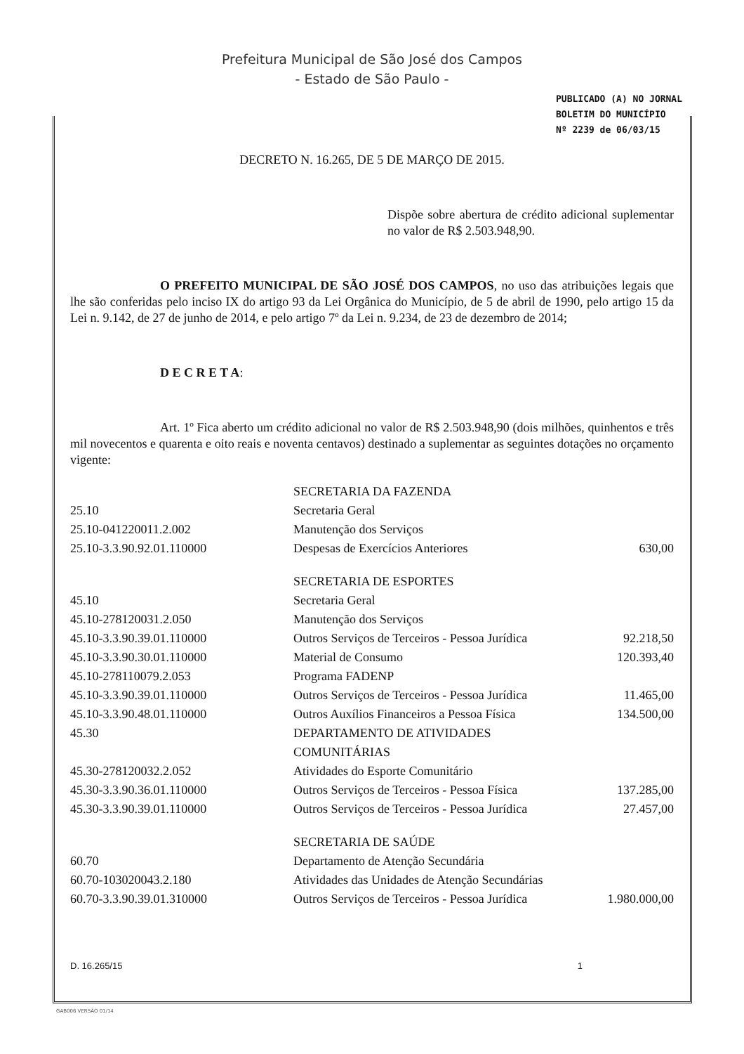Prefeitura Municipal de São José dos Campos
- Estado de São Paulo -
PUBLICADO (A) NO JORNAL
BOLETIM DO MUNICÍPIO
Nº 2239 de 06/03/15
DECRETO N. 16.265, DE 5 DE MARÇO DE 2015.
Dispõe sobre abertura de crédito adicional suplementar no valor de R$ 2.503.948,90.
O PREFEITO MUNICIPAL DE SÃO JOSÉ DOS CAMPOS, no uso das atribuições legais que lhe são conferidas pelo inciso IX do artigo 93 da Lei Orgânica do Município, de 5 de abril de 1990, pelo artigo 15 da Lei n. 9.142, de 27 de junho de 2014, e pelo artigo 7º da Lei n. 9.234, de 23 de dezembro de 2014;
D E C R E T A:
Art. 1º Fica aberto um crédito adicional no valor de R$ 2.503.948,90 (dois milhões, quinhentos e três mil novecentos e quarenta e oito reais e noventa centavos) destinado a suplementar as seguintes dotações no orçamento vigente:
| | SECRETARIA DA FAZENDA | |
| 25.10 | Secretaria Geral | |
| 25.10-041220011.2.002 | Manutenção dos Serviços | |
| 25.10-3.3.90.92.01.110000 | Despesas de Exercícios Anteriores | 630,00 |
| | SECRETARIA DE ESPORTES | |
| 45.10 | Secretaria Geral | |
| 45.10-278120031.2.050 | Manutenção dos Serviços | |
| 45.10-3.3.90.39.01.110000 | Outros Serviços de Terceiros - Pessoa Jurídica | 92.218,50 |
| 45.10-3.3.90.30.01.110000 | Material de Consumo | 120.393,40 |
| 45.10-278110079.2.053 | Programa FADENP | |
| 45.10-3.3.90.39.01.110000 | Outros Serviços de Terceiros - Pessoa Jurídica | 11.465,00 |
| 45.10-3.3.90.48.01.110000 | Outros Auxílios Financeiros a Pessoa Física | 134.500,00 |
| 45.30 | DEPARTAMENTO DE ATIVIDADES COMUNITÁRIAS | |
| 45.30-278120032.2.052 | Atividades do Esporte Comunitário | |
| 45.30-3.3.90.36.01.110000 | Outros Serviços de Terceiros - Pessoa Física | 137.285,00 |
| 45.30-3.3.90.39.01.110000 | Outros Serviços de Terceiros - Pessoa Jurídica | 27.457,00 |
| | SECRETARIA DE SAÚDE | |
| 60.70 | Departamento de Atenção Secundária | |
| 60.70-103020043.2.180 | Atividades das Unidades de Atenção Secundárias | |
| 60.70-3.3.90.39.01.310000 | Outros Serviços de Terceiros - Pessoa Jurídica | 1.980.000,00 |
D. 16.265/15 1
GAB006 VERSÃO 01/14